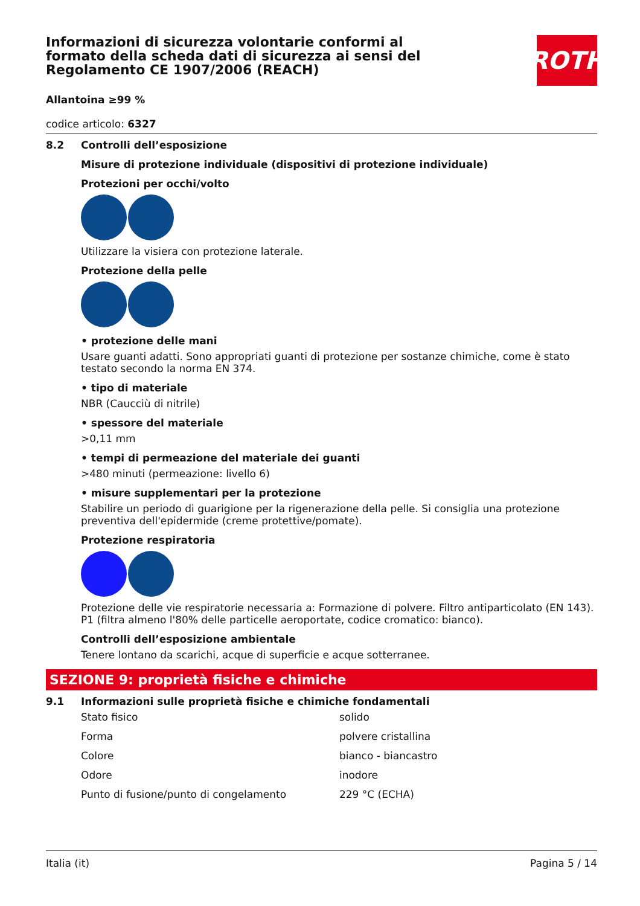Informazioni di sicurezza volontarie conformi al formato della scheda dati di sicurezza ai sensi del Regolamento CE 1907/2006 (REACH)
ROTH
Allantoina ≥99 %
codice articolo: 6327
8.2 Controlli dell’esposizione
Misure di protezione individuale (dispositivi di protezione individuale)
Protezioni per occhi/volto
Utilizzare la visiera con protezione laterale.
Protezione della pelle
• protezione delle mani
Usare guanti adatti. Sono appropriati guanti di protezione per sostanze chimiche, come è stato testato secondo la norma EN 374.
• tipo di materiale
NBR (Caucciù di nitrile)
• spessore del materiale
>0,11 mm
• tempi di permeazione del materiale dei guanti
>480 minuti (permeazione: livello 6)
• misure supplementari per la protezione
Stabilire un periodo di guarigione per la rigenerazione della pelle. Si consiglia una protezione preventiva dell'epidermide (creme protettive/pomate).
Protezione respiratoria
Protezione delle vie respiratorie necessaria a: Formazione di polvere. Filtro antiparticolato (EN 143). P1 (filtra almeno l'80% delle particelle aeroportate, codice cromatico: bianco).
Controlli dell’esposizione ambientale
Tenere lontano da scarichi, acque di superficie e acque sotterranee.
SEZIONE 9: proprietà fisiche e chimiche
9.1 Informazioni sulle proprietà fisiche e chimiche fondamentali
| Stato fisico | solido |
| Forma | polvere cristallina |
| Colore | bianco - biancastro |
| Odore | inodore |
| Punto di fusione/punto di congelamento | 229 °C (ECHA) |
Italia (it) Pagina 5 / 14